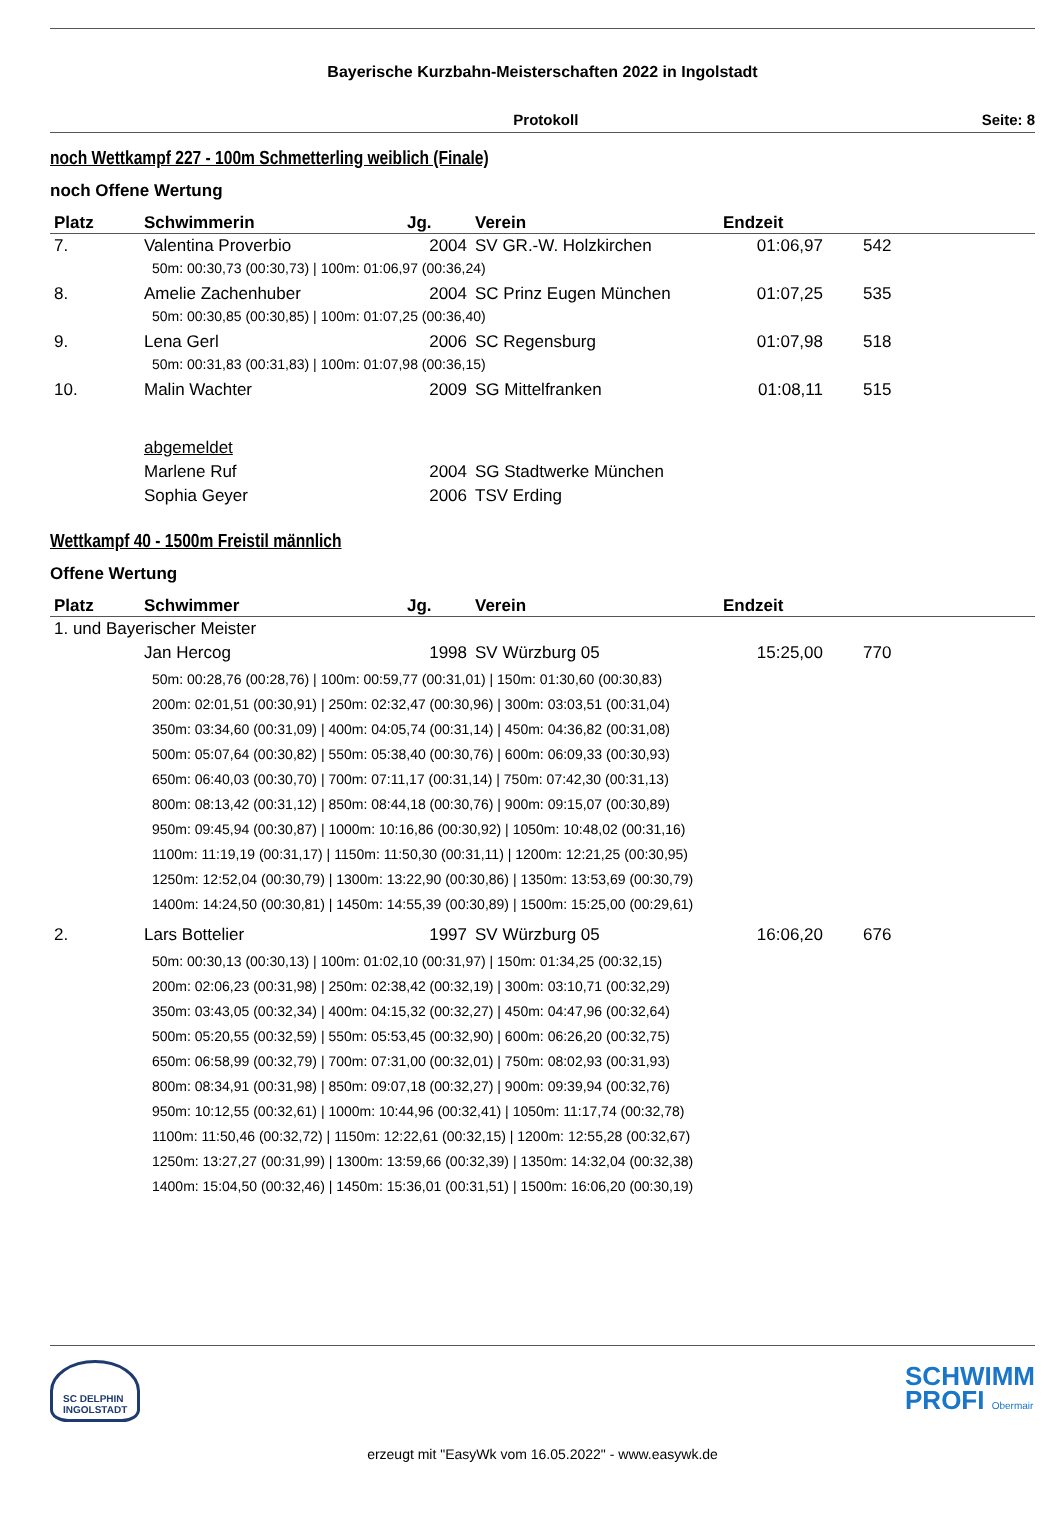Bayerische Kurzbahn-Meisterschaften 2022 in Ingolstadt
Protokoll Seite: 8
noch Wettkampf 227 - 100m Schmetterling weiblich (Finale)
noch Offene Wertung
| Platz | Schwimmerin | Jg. | Verein | Endzeit | |
| --- | --- | --- | --- | --- | --- |
| 7. | Valentina Proverbio | 2004 | SV GR.-W. Holzkirchen | 01:06,97 | 542 |
| | 50m: 00:30,73 (00:30,73) / 100m: 01:06,97 (00:36,24) | | | | |
| 8. | Amelie Zachenhuber | 2004 | SC Prinz Eugen München | 01:07,25 | 535 |
| | 50m: 00:30,85 (00:30,85) / 100m: 01:07,25 (00:36,40) | | | | |
| 9. | Lena Gerl | 2006 | SC Regensburg | 01:07,98 | 518 |
| | 50m: 00:31,83 (00:31,83) / 100m: 01:07,98 (00:36,15) | | | | |
| 10. | Malin Wachter | 2009 | SG Mittelfranken | 01:08,11 | 515 |
| | abgemeldet | | | | |
| | Marlene Ruf | 2004 | SG Stadtwerke München | | |
| | Sophia Geyer | 2006 | TSV Erding | | |
Wettkampf 40 - 1500m Freistil männlich
Offene Wertung
| Platz | Schwimmer | Jg. | Verein | Endzeit | |
| --- | --- | --- | --- | --- | --- |
| 1. und Bayerischer Meister | | | | | |
| | Jan Hercog | 1998 | SV Würzburg 05 | 15:25,00 | 770 |
| | 50m: 00:28,76 (00:28,76) / 100m: 00:59,77 (00:31,01) / 150m: 01:30,60 (00:30,83) 200m: 02:01,51 (00:30,91) / 250m: 02:32,47 (00:30,96) / 300m: 03:03,51 (00:31,04) 350m: 03:34,60 (00:31,09) / 400m: 04:05,74 (00:31,14) / 450m: 04:36,82 (00:31,08) 500m: 05:07,64 (00:30,82) / 550m: 05:38,40 (00:30,76) / 600m: 06:09,33 (00:30,93) 650m: 06:40,03 (00:30,70) / 700m: 07:11,17 (00:31,14) / 750m: 07:42,30 (00:31,13) 800m: 08:13,42 (00:31,12) / 850m: 08:44,18 (00:30,76) / 900m: 09:15,07 (00:30,89) 950m: 09:45,94 (00:30,87) / 1000m: 10:16,86 (00:30,92) / 1050m: 10:48,02 (00:31,16) 1100m: 11:19,19 (00:31,17) / 1150m: 11:50,30 (00:31,11) / 1200m: 12:21,25 (00:30,95) 1250m: 12:52,04 (00:30,79) / 1300m: 13:22,90 (00:30,86) / 1350m: 13:53,69 (00:30,79) 1400m: 14:24,50 (00:30,81) / 1450m: 14:55,39 (00:30,89) / 1500m: 15:25,00 (00:29,61) | | | | |
| 2. | Lars Bottelier | 1997 | SV Würzburg 05 | 16:06,20 | 676 |
| | 50m: 00:30,13 (00:30,13) / 100m: 01:02,10 (00:31,97) / 150m: 01:34,25 (00:32,15) 200m: 02:06,23 (00:31,98) / 250m: 02:38,42 (00:32,19) / 300m: 03:10,71 (00:32,29) 350m: 03:43,05 (00:32,34) / 400m: 04:15,32 (00:32,27) / 450m: 04:47,96 (00:32,64) 500m: 05:20,55 (00:32,59) / 550m: 05:53,45 (00:32,90) / 600m: 06:26,20 (00:32,75) 650m: 06:58,99 (00:32,79) / 700m: 07:31,00 (00:32,01) / 750m: 08:02,93 (00:31,93) 800m: 08:34,91 (00:31,98) / 850m: 09:07,18 (00:32,27) / 900m: 09:39,94 (00:32,76) 950m: 10:12,55 (00:32,61) / 1000m: 10:44,96 (00:32,41) / 1050m: 11:17,74 (00:32,78) 1100m: 11:50,46 (00:32,72) / 1150m: 12:22,61 (00:32,15) / 1200m: 12:55,28 (00:32,67) 1250m: 13:27,27 (00:31,99) / 1300m: 13:59,66 (00:32,39) / 1350m: 14:32,04 (00:32,38) 1400m: 15:04,50 (00:32,46) / 1450m: 15:36,01 (00:31,51) / 1500m: 16:06,20 (00:30,19) | | | | |
SC DELPHIN
INGOLSTADT
SCHWIMM
PROFI Obermair
erzeugt mit "EasyWk vom 16.05.2022" - www.easywk.de